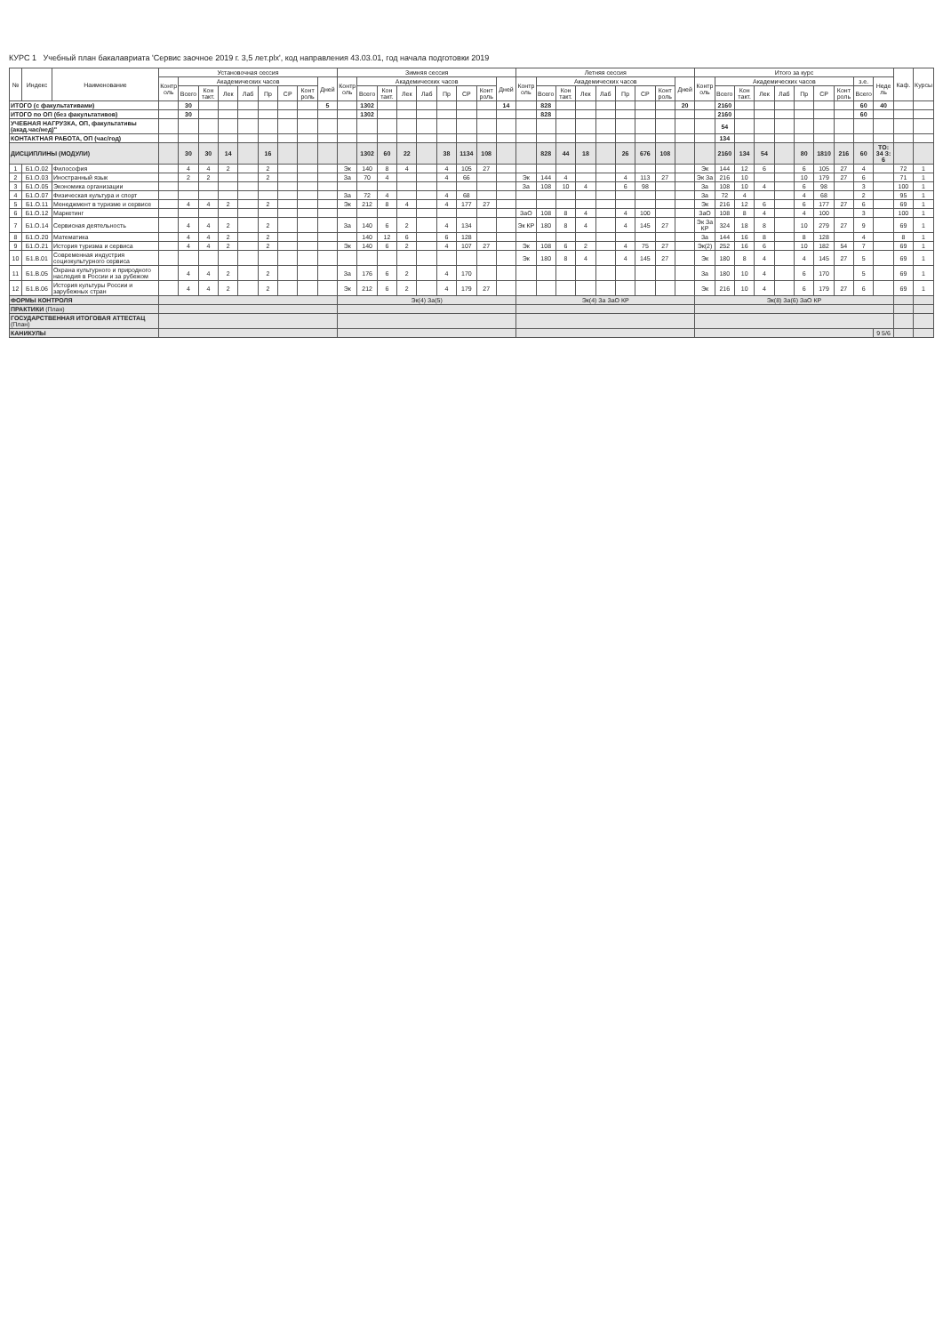КУРС 1 Учебный план бакалавриата 'Сервис заочное 2019 г. 3,5 лет.plx', код направления 43.03.01, год начала подготовки 2019
| № | Индекс | Наименование | Установочная сессия | | | | | | | | | Зимняя сессия | | | | | | | | | Летняя сессия | | | | | | | | | Итого за курс | | | | | | | | | | Каф. | Курсы |
| --- | --- | --- | --- | --- | --- | --- | --- | --- | --- | --- | --- | --- | --- | --- | --- | --- | --- | --- | --- | --- | --- | --- | --- | --- | --- | --- | --- | --- | --- | --- | --- | --- | --- | --- | --- | --- | --- | --- | --- | --- | --- |
| | | | Контроль | Академических часов | | | | | | | Дней | Контроль | Академических часов | | | | | | | Дней | Контроль | Академических часов | | | | | | | Дней | Контроль | Академических часов | | | | | | | з.е. | Недель | | |
| | | | | Всего | Кон такт. | Лек | Лаб | Пр | СР | Конт роль | | | Всего | Кон такт. | Лек | Лаб | Пр | СР | Конт роль | | | Всего | Кон такт. | Лек | Лаб | Пр | СР | Конт роль | | | Всего | Кон такт. | Лек | Лаб | Пр | СР | Конт роль | Всего | | | |
| ИТОГО (с факультативами) | | | | 30 | | | | | | | 5 | | 1302 | | | | | | | 14 | | 828 | | | | | | | 20 | | 2160 | | | | | | | 60 | 40 | | |
| ИТОГО по ОП (без факультативов) | | | | 30 | | | | | | | | | 1302 | | | | | | | | | 828 | | | | | | | | | 2160 | | | | | | | 60 | | | |
| УЧЕБНАЯ НАГРУЗКА, ОП, факультативы (акад.час/нед)" | | | | | | | | | | | | | | | | | | | | | | | | | | | | | | | 54 | | | | | | | | | | |
| КОНТАКТНАЯ РАБОТА, ОП (час/год) | | | | | | | | | | | | | | | | | | | | | | | | | | | | | | | 134 | | | | | | | | | | |
| ДИСЦИПЛИНЫ (МОДУЛИ) | | | | 30 | 30 | 14 | | 16 | | | | | 1302 | 60 | 22 | | 38 | 1134 | 108 | | | 828 | 44 | 18 | | 26 | 676 | 108 | | | 2160 | 134 | 54 | | 80 | 1810 | 216 | 60 | ТО: 34 З: 6 | | |
| 1 | Б1.О.02 | Философия | | 4 | 4 | 2 | | 2 | | | | Эк | 140 | 8 | 4 | | 4 | 105 | 27 | | | | | | | | | | | Эк | 144 | 12 | 6 | | 6 | 105 | 27 | 4 | | 72 | 1 |
| 2 | Б1.О.03 | Иностранный язык | | 2 | 2 | | | 2 | | | | За | 70 | 4 | | | 4 | 66 | | | Эк | 144 | 4 | | | 4 | 113 | 27 | | Эк За | 216 | 10 | | | 10 | 179 | 27 | 6 | | 71 | 1 |
| 3 | Б1.О.05 | Экономика организации | | | | | | | | | | | | | | | | | | | За | 108 | 10 | 4 | | 6 | 98 | | | За | 108 | 10 | 4 | | 6 | 98 | | 3 | | 100 | 1 |
| 4 | Б1.О.07 | Физическая культура и спорт | | | | | | | | | | За | 72 | 4 | | | 4 | 68 | | | | | | | | | | | | За | 72 | 4 | | | 4 | 68 | | 2 | | 95 | 1 |
| 5 | Б1.О.11 | Менеджмент в туризме и сервисе | | 4 | 4 | 2 | | 2 | | | | Эк | 212 | 8 | 4 | | 4 | 177 | 27 | | | | | | | | | | | Эк | 216 | 12 | 6 | | 6 | 177 | 27 | 6 | | 69 | 1 |
| 6 | Б1.О.12 | Маркетинг | | | | | | | | | | | | | | | | | | | ЗаО | 108 | 8 | 4 | | 4 | 100 | | | ЗаО | 108 | 8 | 4 | | 4 | 100 | | 3 | | 100 | 1 |
| 7 | Б1.О.14 | Сервисная деятельность | | 4 | 4 | 2 | | 2 | | | | За | 140 | 6 | 2 | | 4 | 134 | | | Эк КР | 180 | 8 | 4 | | 4 | 145 | 27 | | Эк За КР | 324 | 18 | 8 | | 10 | 279 | 27 | 9 | | 69 | 1 |
| 8 | Б1.О.20 | Математика | | 4 | 4 | 2 | | 2 | | | | | 140 | 12 | 6 | | 6 | 128 | | | | | | | | | | | | За | 144 | 16 | 8 | | 8 | 128 | | 4 | | 8 | 1 |
| 9 | Б1.О.21 | История туризма и сервиса | | 4 | 4 | 2 | | 2 | | | | Эк | 140 | 6 | 2 | | 4 | 107 | 27 | | Эк | 108 | 6 | 2 | | 4 | 75 | 27 | | Эк(2) | 252 | 16 | 6 | | 10 | 182 | 54 | 7 | | 69 | 1 |
| 10 | Б1.В.01 | Современная индустрия социокультурного сервиса | | | | | | | | | | | | | | | | | | | Эк | 180 | 8 | 4 | | 4 | 145 | 27 | | Эк | 180 | 8 | 4 | | 4 | 145 | 27 | 5 | | 69 | 1 |
| 11 | Б1.В.05 | Охрана культурного и природного наследия в России и за рубежом | | 4 | 4 | 2 | | 2 | | | | За | 176 | 6 | 2 | | 4 | 170 | | | | | | | | | | | | За | 180 | 10 | 4 | | 6 | 170 | | 5 | | 69 | 1 |
| 12 | Б1.В.06 | История культуры России и зарубежных стран | | 4 | 4 | 2 | | 2 | | | | Эк | 212 | 6 | 2 | | 4 | 179 | 27 | | | | | | | | | | | Эк | 216 | 10 | 4 | | 6 | 179 | 27 | 6 | | 69 | 1 |
| ФОРМЫ КОНТРОЛЯ | | | | | | | | | | | | Эк(4) За(5) | | | | | | | | | Эк(4) За ЗаО КР | | | | | | | | | Эк(8) За(6) ЗаО КР | | | | | | | | | | | |
| ПРАКТИКИ (План) | | | | | | | | | | | | | | | | | | | | | | | | | | | | | | | | | | | | | | | | | |
| ГОСУДАРСТВЕННАЯ ИТОГОВАЯ АТТЕСТАЦ (План) | | | | | | | | | | | | | | | | | | | | | | | | | | | | | | | | | | | | | | | | | |
| КАНИКУЛЫ | | | | | | | | | | | | | | | | | | | | | | | | | | | | | | | | | | | | | | | 9 5/6 | | |